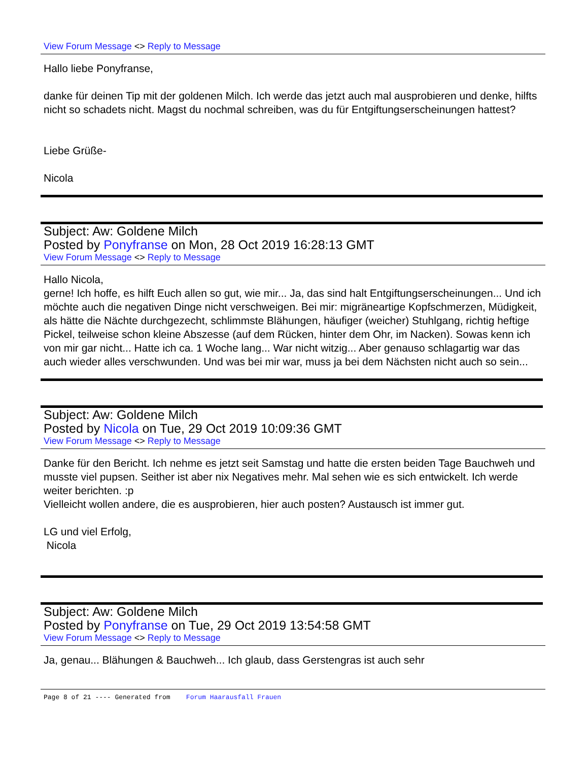View Forum Message <> Reply to Message
Hallo liebe Ponyfranse,
danke für deinen Tip mit der goldenen Milch. Ich werde das jetzt auch mal ausprobieren und denke, hilfts nicht so schadets nicht. Magst du nochmal schreiben, was du für Entgiftungserscheinungen hattest?
Liebe Grüße-
Nicola
Subject: Aw: Goldene Milch
Posted by Ponyfranse on Mon, 28 Oct 2019 16:28:13 GMT
View Forum Message <> Reply to Message
Hallo Nicola,
gerne! Ich hoffe, es hilft Euch allen so gut, wie mir... Ja, das sind halt Entgiftungserscheinungen... Und ich möchte auch die negativen Dinge nicht verschweigen. Bei mir: migräneartige Kopfschmerzen, Müdigkeit, als hätte die Nächte durchgezecht, schlimmste Blähungen, häufiger (weicher) Stuhlgang, richtig heftige Pickel, teilweise schon kleine Abszesse (auf dem Rücken, hinter dem Ohr, im Nacken). Sowas kenn ich von mir gar nicht... Hatte ich ca. 1 Woche lang... War nicht witzig... Aber genauso schlagartig war das auch wieder alles verschwunden. Und was bei mir war, muss ja bei dem Nächsten nicht auch so sein...
Subject: Aw: Goldene Milch
Posted by Nicola on Tue, 29 Oct 2019 10:09:36 GMT
View Forum Message <> Reply to Message
Danke für den Bericht. Ich nehme es jetzt seit Samstag und hatte die ersten beiden Tage Bauchweh und musste viel pupsen. Seither ist aber nix Negatives mehr. Mal sehen wie es sich entwickelt. Ich werde weiter berichten. :p
Vielleicht wollen andere, die es ausprobieren, hier auch posten? Austausch ist immer gut.
LG und viel Erfolg,
Nicola
Subject: Aw: Goldene Milch
Posted by Ponyfranse on Tue, 29 Oct 2019 13:54:58 GMT
View Forum Message <> Reply to Message
Ja, genau... Blähungen & Bauchweh... Ich glaub, dass Gerstengras ist auch sehr
Page 8 of 21 ---- Generated from Forum Haarausfall Frauen